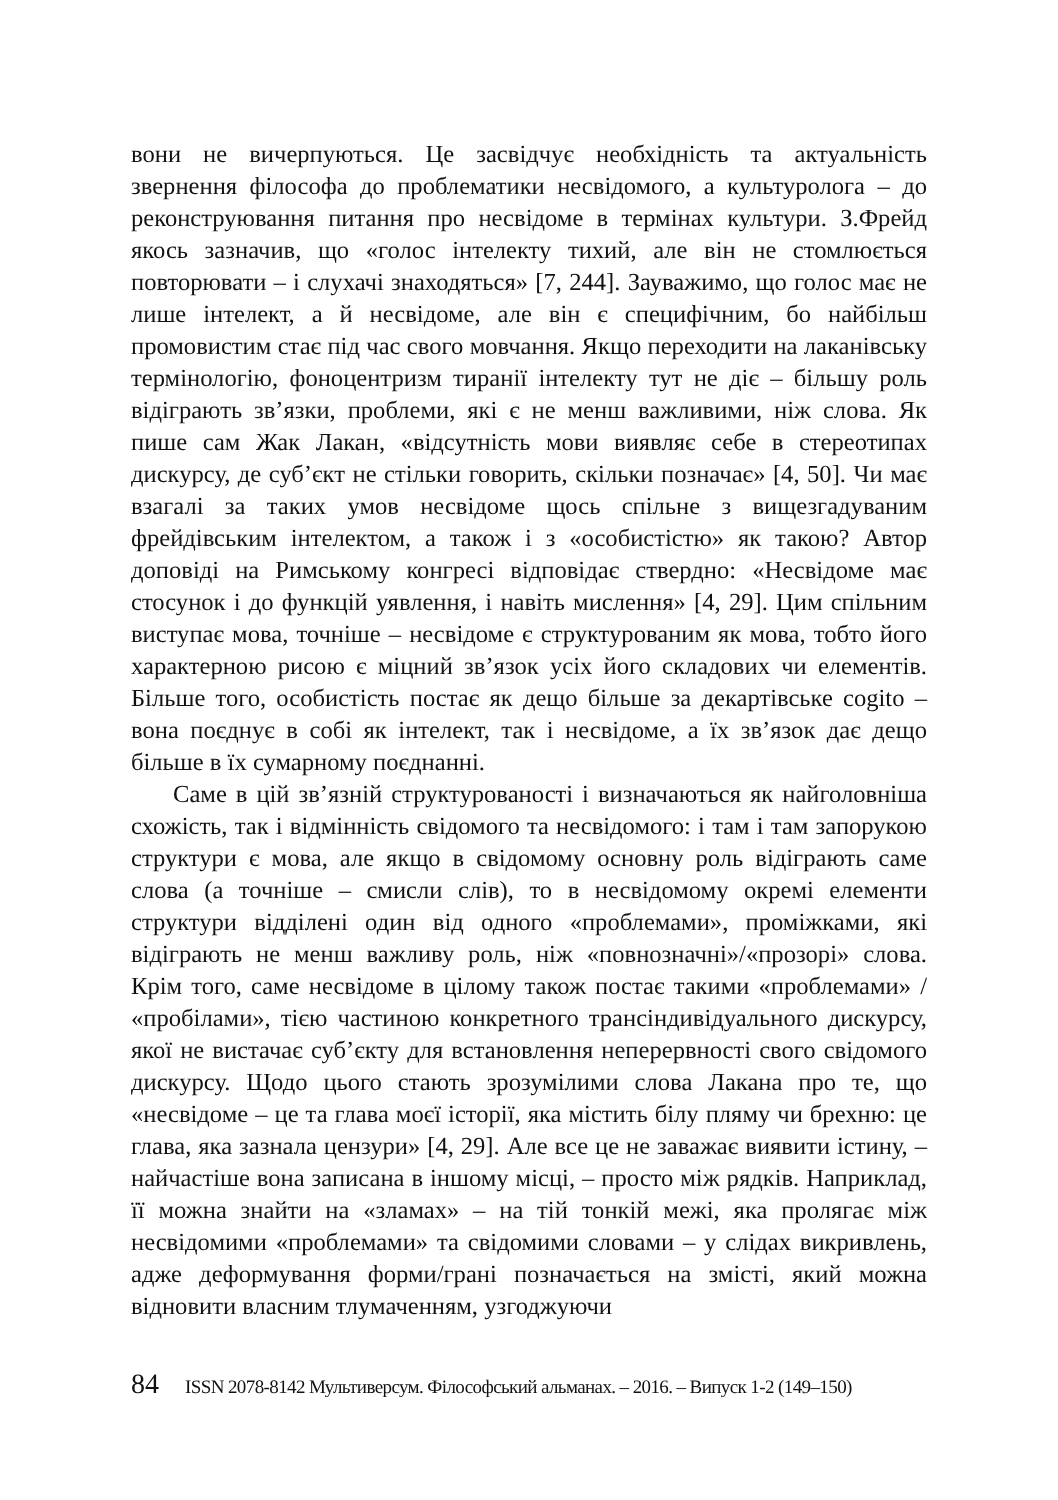вони не вичерпуються. Це засвідчує необхідність та актуальність звернення філософа до проблематики несвідомого, а культуролога – до реконструювання питання про несвідоме в термінах культури. З.Фрейд якось зазначив, що «голос інтелекту тихий, але він не стомлюється повторювати – і слухачі знаходяться» [7, 244]. Зауважимо, що голос має не лише інтелект, а й несвідоме, але він є специфічним, бо найбільш промовистим стає під час свого мовчання. Якщо переходити на лаканівську термінологію, фоноцентризм тиранії інтелекту тут не діє – більшу роль відіграють зв’язки, проблеми, які є не менш важливими, ніж слова. Як пише сам Жак Лакан, «відсутність мови виявляє себе в стереотипах дискурсу, де суб’єкт не стільки говорить, скільки позначає» [4, 50]. Чи має взагалі за таких умов несвідоме щось спільне з вищезгадуваним фрейдівським інтелектом, а також і з «особистістю» як такою? Автор доповіді на Римському конгресі відповідає ствердно: «Несвідоме має стосунок і до функцій уявлення, і навіть мислення» [4, 29]. Цим спільним виступає мова, точніше – несвідоме є структурованим як мова, тобто його характерною рисою є міцний зв’язок усіх його складових чи елементів. Більше того, особистість постає як дещо більше за декартівське cogito – вона поєднує в собі як інтелект, так і несвідоме, а їх зв’язок дає дещо більше в їх сумарному поєднанні.
Саме в цій зв’язній структурованості і визначаються як найголовніша схожість, так і відмінність свідомого та несвідомого: і там і там запорукою структури є мова, але якщо в свідомому основну роль відіграють саме слова (а точніше – смисли слів), то в несвідомому окремі елементи структури відділені один від одного «проблемами», проміжками, які відіграють не менш важливу роль, ніж «повнозначні»/«прозорі» слова. Крім того, саме несвідоме в цілому також постає такими «проблемами» / «пробілами», тією частиною конкретного трансіндивідуального дискурсу, якої не вистачає суб’єкту для встановлення неперервності свого свідомого дискурсу. Щодо цього стають зрозумілими слова Лакана про те, що «несвідоме – це та глава моєї історії, яка містить білу пляму чи брехню: це глава, яка зазнала цензури» [4, 29]. Але все це не заважає виявити істину, – найчастіше вона записана в іншому місці, – просто між рядків. Наприклад, її можна знайти на «зламах» – на тій тонкій межі, яка пролягає між несвідомими «проблемами» та свідомими словами – у слідах викривлень, адже деформування форми/грані позначається на змісті, який можна відновити власним тлумаченням, узгоджуючи
84 ISSN 2078-8142 Мультиверсум. Філософський альманах. – 2016. – Випуск 1-2 (149–150)